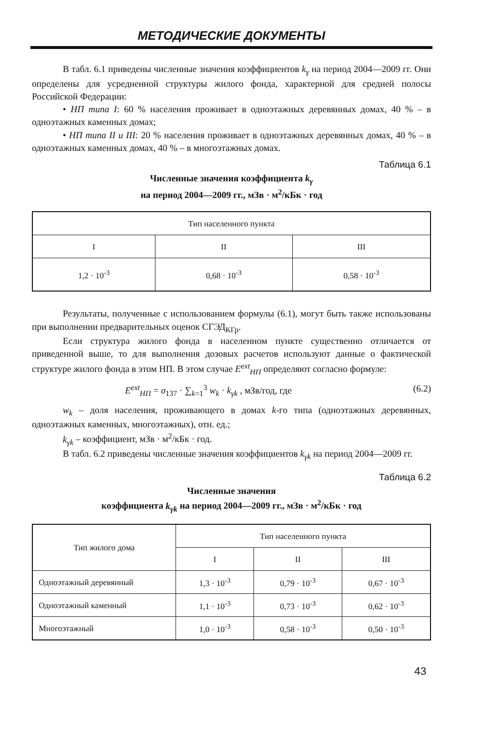МЕТОДИЧЕСКИЕ ДОКУМЕНТЫ
В табл. 6.1 приведены численные значения коэффициентов k<sub>γ</sub> на период 2004—2009 гг. Они определены для усредненной структуры жилого фонда, характерной для средней полосы Российской Федерации:
• НП типа I: 60 % населения проживает в одноэтажных деревянных домах, 40 % – в одноэтажных каменных домах;
• НП типа II и III: 20 % населения проживает в одноэтажных деревянных домах, 40 % – в одноэтажных каменных домах, 40 % – в многоэтажных домах.
Таблица 6.1
Численные значения коэффициента k<sub>γ</sub>
на период 2004—2009 гг., мЗв · м<sup>2</sup>/кБк · год
| Тип населенного пункта | | |
| --- | --- | --- |
| I | II | III |
| 1,2 · 10<sup>-3</sup> | 0,68 · 10<sup>-3</sup> | 0,58 · 10<sup>-3</sup> |
Результаты, полученные с использованием формулы (6.1), могут быть также использованы при выполнении предварительных оценок СГЭД<sub>КГр</sub>.
Если структура жилого фонда в населенном пункте существенно отличается от приведенной выше, то для выполнения дозовых расчетов используют данные о фактической структуре жилого фонда в этом НП. В этом случае E<sup>ext</sup><sub>НП</sub> определяют согласно формуле:
E<sup>ext</sup><sub>НП</sub> = σ<sub>137</sub> · ∑<sub>k=1</sub><sup>3</sup> w<sub>k</sub> · k<sub>γk</sub> , мЗв/год, где (6.2)
w<sub>k</sub> – доля населения, проживающего в домах k-го типа (одноэтажных деревянных, одноэтажных каменных, многоэтажных), отн. ед.;
k<sub>γk</sub> – коэффициент, мЗв · м<sup>2</sup>/кБк · год.
В табл. 6.2 приведены численные значения коэффициентов k<sub>γk</sub> на период 2004—2009 гг.
Таблица 6.2
Численные значения
коэффициента k<sub>γk</sub> на период 2004—2009 гг., мЗв · м<sup>2</sup>/кБк · год
| Тип жилого дома | Тип населенного пункта | | |
| --- | --- | --- | --- |
| | I | II | III |
| Одноэтажный деревянный | 1,3 · 10<sup>-3</sup> | 0,79 · 10<sup>-3</sup> | 0,67 · 10<sup>-3</sup> |
| Одноэтажный каменный | 1,1 · 10<sup>-3</sup> | 0,73 · 10<sup>-3</sup> | 0,62 · 10<sup>-3</sup> |
| Многоэтажный | 1,0 · 10<sup>-3</sup> | 0,58 · 10<sup>-3</sup> | 0,50 · 10<sup>-3</sup> |
43